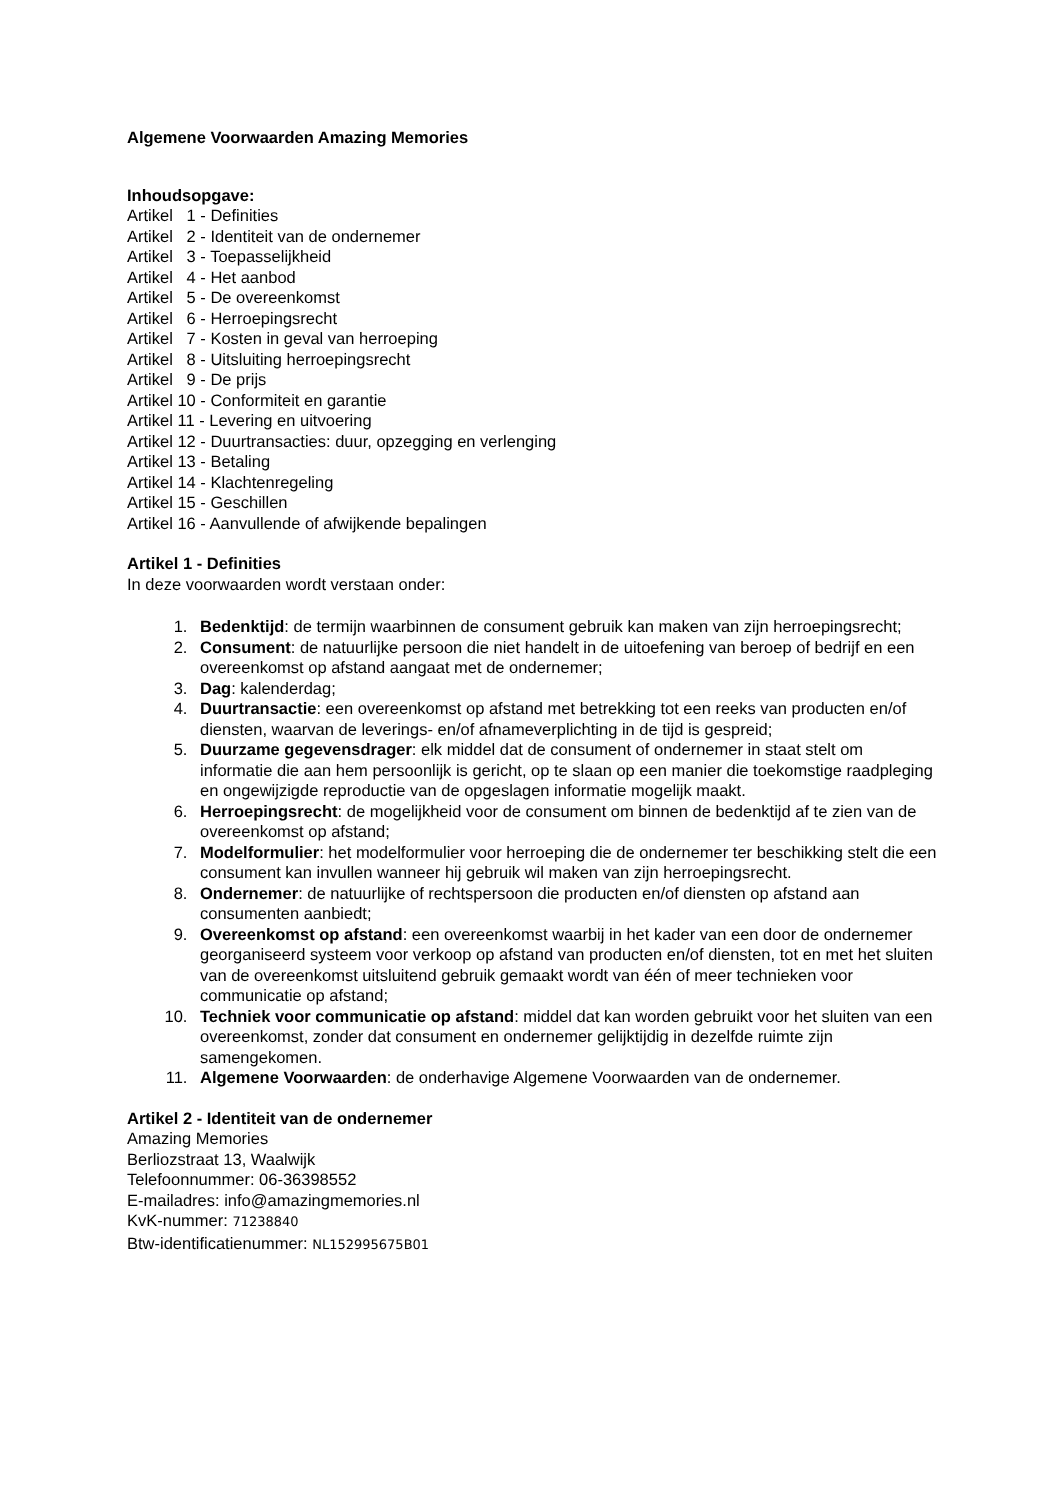Algemene Voorwaarden Amazing Memories
Inhoudsopgave:
Artikel 1 - Definities
Artikel 2 - Identiteit van de ondernemer
Artikel 3 - Toepasselijkheid
Artikel 4 - Het aanbod
Artikel 5 - De overeenkomst
Artikel 6 - Herroepingsrecht
Artikel 7 - Kosten in geval van herroeping
Artikel 8 - Uitsluiting herroepingsrecht
Artikel 9 - De prijs
Artikel 10 - Conformiteit en garantie
Artikel 11 - Levering en uitvoering
Artikel 12 - Duurtransacties: duur, opzegging en verlenging
Artikel 13 - Betaling
Artikel 14 - Klachtenregeling
Artikel 15 - Geschillen
Artikel 16 - Aanvullende of afwijkende bepalingen
Artikel 1 - Definities
In deze voorwaarden wordt verstaan onder:
1. Bedenktijd: de termijn waarbinnen de consument gebruik kan maken van zijn herroepingsrecht;
2. Consument: de natuurlijke persoon die niet handelt in de uitoefening van beroep of bedrijf en een overeenkomst op afstand aangaat met de ondernemer;
3. Dag: kalenderdag;
4. Duurtransactie: een overeenkomst op afstand met betrekking tot een reeks van producten en/of diensten, waarvan de leverings- en/of afnameverplichting in de tijd is gespreid;
5. Duurzame gegevensdrager: elk middel dat de consument of ondernemer in staat stelt om informatie die aan hem persoonlijk is gericht, op te slaan op een manier die toekomstige raadpleging en ongewijzigde reproductie van de opgeslagen informatie mogelijk maakt.
6. Herroepingsrecht: de mogelijkheid voor de consument om binnen de bedenktijd af te zien van de overeenkomst op afstand;
7. Modelformulier: het modelformulier voor herroeping die de ondernemer ter beschikking stelt die een consument kan invullen wanneer hij gebruik wil maken van zijn herroepingsrecht.
8. Ondernemer: de natuurlijke of rechtspersoon die producten en/of diensten op afstand aan consumenten aanbiedt;
9. Overeenkomst op afstand: een overeenkomst waarbij in het kader van een door de ondernemer georganiseerd systeem voor verkoop op afstand van producten en/of diensten, tot en met het sluiten van de overeenkomst uitsluitend gebruik gemaakt wordt van één of meer technieken voor communicatie op afstand;
10. Techniek voor communicatie op afstand: middel dat kan worden gebruikt voor het sluiten van een overeenkomst, zonder dat consument en ondernemer gelijktijdig in dezelfde ruimte zijn samengekomen.
11. Algemene Voorwaarden: de onderhavige Algemene Voorwaarden van de ondernemer.
Artikel 2 - Identiteit van de ondernemer
Amazing Memories
Berliozstraat 13, Waalwijk
Telefoonnummer: 06-36398552
E-mailadres: info@amazingmemories.nl
KvK-nummer: 71238840
Btw-identificatienummer: NL152995675B01